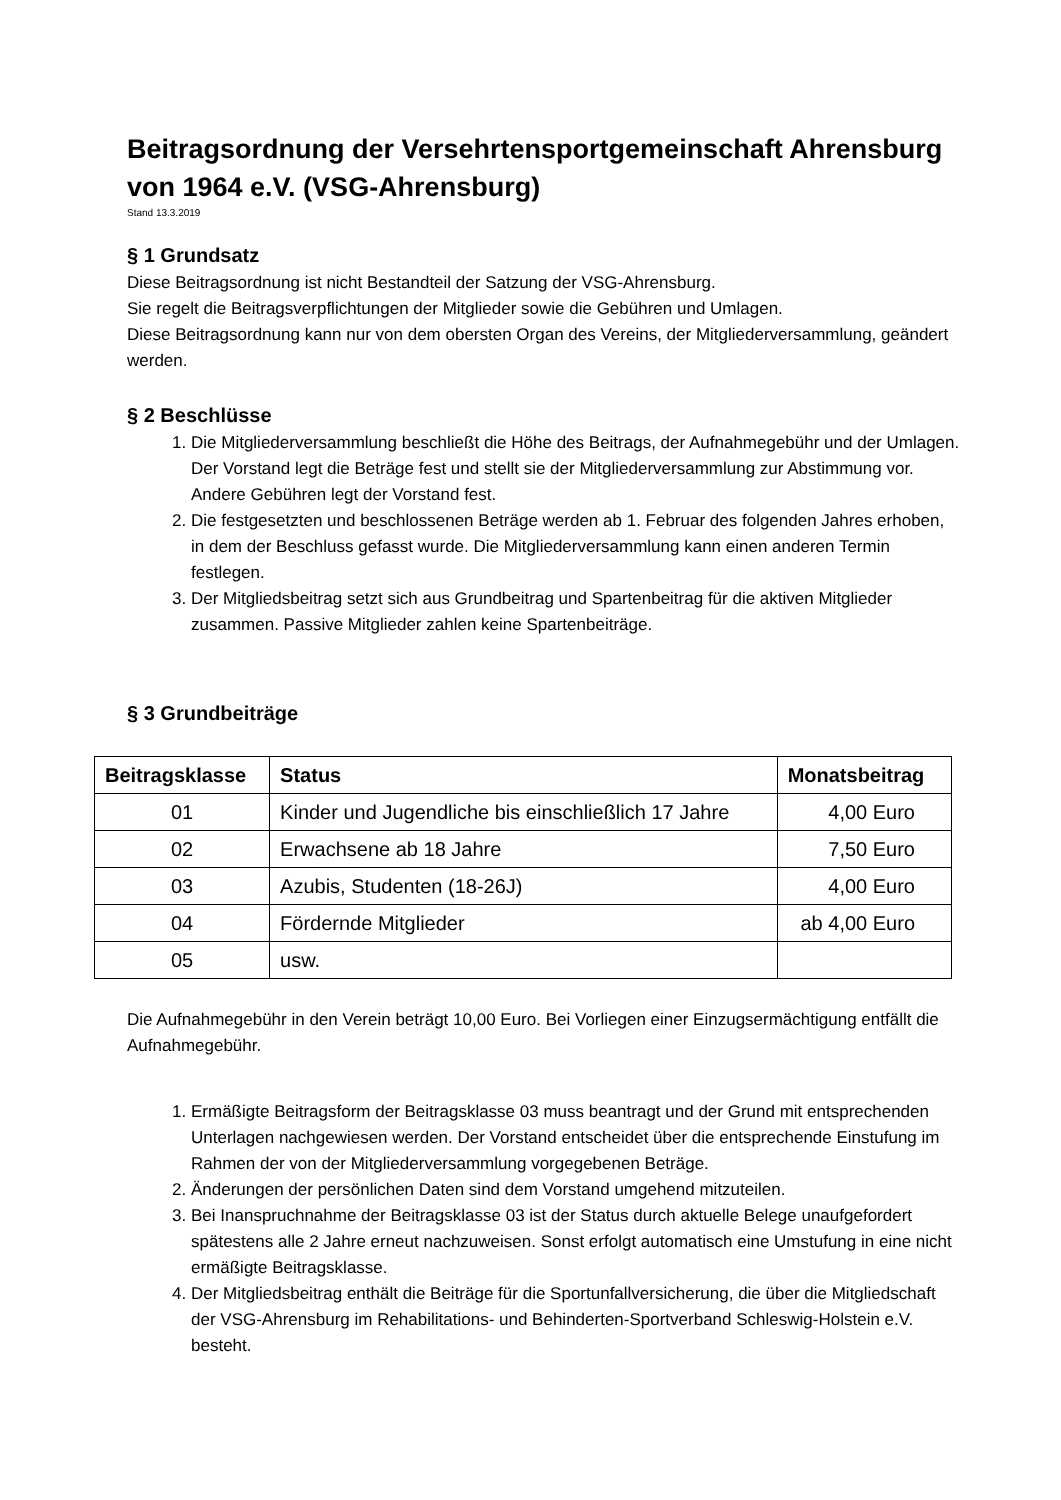Beitragsordnung der Versehrtensportgemeinschaft Ahrensburg von 1964 e.V. (VSG-Ahrensburg)
Stand 13.3.2019
§ 1 Grundsatz
Diese Beitragsordnung ist nicht Bestandteil der Satzung der VSG-Ahrensburg.
Sie regelt die Beitragsverpflichtungen der Mitglieder sowie die Gebühren und Umlagen.
Diese Beitragsordnung kann nur von dem obersten Organ des Vereins, der Mitgliederversammlung, geändert werden.
§ 2 Beschlüsse
1. Die Mitgliederversammlung beschließt die Höhe des Beitrags, der Aufnahmegebühr und der Umlagen. Der Vorstand legt die Beträge fest und stellt sie der Mitgliederversammlung zur Abstimmung vor. Andere Gebühren legt der Vorstand fest.
2. Die festgesetzten und beschlossenen Beträge werden ab 1. Februar des folgenden Jahres erhoben, in dem der Beschluss gefasst wurde. Die Mitgliederversammlung kann einen anderen Termin festlegen.
3. Der Mitgliedsbeitrag setzt sich aus Grundbeitrag und Spartenbeitrag für die aktiven Mitglieder zusammen. Passive Mitglieder zahlen keine Spartenbeiträge.
§ 3 Grundbeiträge
| Beitragsklasse | Status | Monatsbeitrag |
| --- | --- | --- |
| 01 | Kinder und Jugendliche bis einschließlich 17 Jahre | 4,00 Euro |
| 02 | Erwachsene ab 18 Jahre | 7,50 Euro |
| 03 | Azubis, Studenten (18-26J) | 4,00 Euro |
| 04 | Fördernde Mitglieder | ab 4,00 Euro |
| 05 | usw. | |
Die Aufnahmegebühr in den Verein beträgt 10,00 Euro. Bei Vorliegen einer Einzugsermächtigung entfällt die Aufnahmegebühr.
1. Ermäßigte Beitragsform der Beitragsklasse 03 muss beantragt und der Grund mit entsprechenden Unterlagen nachgewiesen werden. Der Vorstand entscheidet über die entsprechende Einstufung im Rahmen der von der Mitgliederversammlung vorgegebenen Beträge.
2. Änderungen der persönlichen Daten sind dem Vorstand umgehend mitzuteilen.
3. Bei Inanspruchnahme der Beitragsklasse 03 ist der Status durch aktuelle Belege unaufgefordert spätestens alle 2 Jahre erneut nachzuweisen. Sonst erfolgt automatisch eine Umstufung in eine nicht ermäßigte Beitragsklasse.
4. Der Mitgliedsbeitrag enthält die Beiträge für die Sportunfallversicherung, die über die Mitgliedschaft der VSG-Ahrensburg im Rehabilitations- und Behinderten-Sportverband Schleswig-Holstein e.V. besteht.